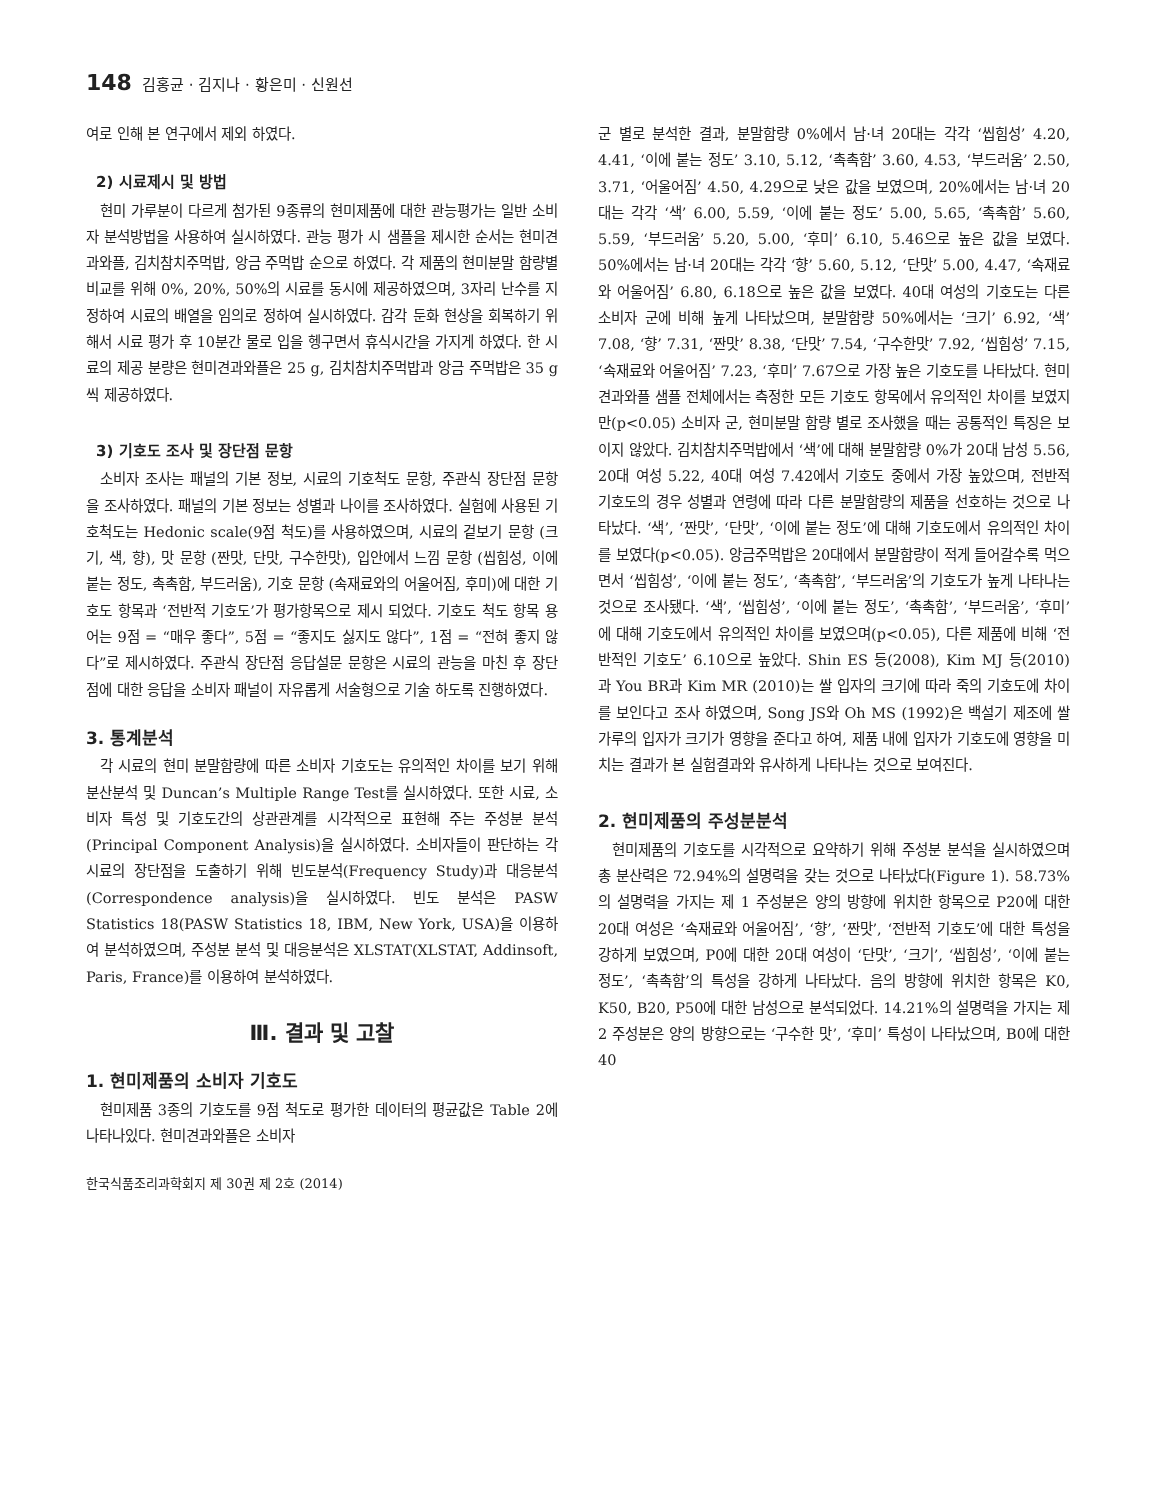148 김홍균 · 김지나 · 황은미 · 신원선
여로 인해 본 연구에서 제외 하였다.
2) 시료제시 및 방법
현미 가루분이 다르게 첨가된 9종류의 현미제품에 대한 관능평가는 일반 소비자 분석방법을 사용하여 실시하였다. 관능 평가 시 샘플을 제시한 순서는 현미견과와플, 김치참치주먹밥, 앙금 주먹밥 순으로 하였다. 각 제품의 현미분말 함량별 비교를 위해 0%, 20%, 50%의 시료를 동시에 제공하였으며, 3자리 난수를 지정하여 시료의 배열을 임의로 정하여 실시하였다. 감각 둔화 현상을 회복하기 위해서 시료 평가 후 10분간 물로 입을 헹구면서 휴식시간을 가지게 하였다. 한 시료의 제공 분량은 현미견과와플은 25 g, 김치참치주먹밥과 앙금 주먹밥은 35 g씩 제공하였다.
3) 기호도 조사 및 장단점 문항
소비자 조사는 패널의 기본 정보, 시료의 기호척도 문항, 주관식 장단점 문항을 조사하였다. 패널의 기본 정보는 성별과 나이를 조사하였다. 실험에 사용된 기호척도는 Hedonic scale(9점 척도)를 사용하였으며, 시료의 겉보기 문항 (크기, 색, 향), 맛 문항 (짠맛, 단맛, 구수한맛), 입안에서 느낌 문항 (씹힘성, 이에 붙는 정도, 촉촉함, 부드러움), 기호 문항 (속재료와의 어울어짐, 후미)에 대한 기호도 항목과 ‘전반적 기호도’가 평가항목으로 제시 되었다. 기호도 척도 항목 용어는 9점 = “매우 좋다”, 5점 = “좋지도 싫지도 않다”, 1점 = “전혀 좋지 않다”로 제시하였다. 주관식 장단점 응답설문 문항은 시료의 관능을 마친 후 장단점에 대한 응답을 소비자 패널이 자유롭게 서술형으로 기술 하도록 진행하였다.
3. 통계분석
각 시료의 현미 분말함량에 따른 소비자 기호도는 유의적인 차이를 보기 위해 분산분석 및 Duncan’s Multiple Range Test를 실시하였다. 또한 시료, 소비자 특성 및 기호도간의 상관관계를 시각적으로 표현해 주는 주성분 분석(Principal Component Analysis)을 실시하였다. 소비자들이 판단하는 각 시료의 장단점을 도출하기 위해 빈도분석(Frequency Study)과 대응분석(Correspondence analysis)을 실시하였다. 빈도 분석은 PASW Statistics 18(PASW Statistics 18, IBM, New York, USA)을 이용하여 분석하였으며, 주성분 분석 및 대응분석은 XLSTAT(XLSTAT, Addinsoft, Paris, France)를 이용하여 분석하였다.
Ⅲ. 결과 및 고찰
1. 현미제품의 소비자 기호도
현미제품 3종의 기호도를 9점 척도로 평가한 데이터의 평균값은 Table 2에 나타나있다. 현미견과와플은 소비자
한국식품조리과학회지 제 30권 제 2호 (2014)
군 별로 분석한 결과, 분말함량 0%에서 남·녀 20대는 각각 ‘씹힘성’ 4.20, 4.41, ‘이에 붙는 정도’ 3.10, 5.12, ‘촉촉함’ 3.60, 4.53, ‘부드러움’ 2.50, 3.71, ‘어울어짐’ 4.50, 4.29으로 낮은 값을 보였으며, 20%에서는 남·녀 20대는 각각 ‘색’ 6.00, 5.59, ‘이에 붙는 정도’ 5.00, 5.65, ‘촉촉함’ 5.60, 5.59, ‘부드러움’ 5.20, 5.00, ‘후미’ 6.10, 5.46으로 높은 값을 보였다. 50%에서는 남·녀 20대는 각각 ‘향’ 5.60, 5.12, ‘단맛’ 5.00, 4.47, ‘속재료와 어울어짐’ 6.80, 6.18으로 높은 값을 보였다. 40대 여성의 기호도는 다른 소비자 군에 비해 높게 나타났으며, 분말함량 50%에서는 ‘크기’ 6.92, ‘색’ 7.08, ‘향’ 7.31, ‘짠맛’ 8.38, ‘단맛’ 7.54, ‘구수한맛’ 7.92, ‘씹힘성’ 7.15, ‘속재료와 어울어짐’ 7.23, ‘후미’ 7.67으로 가장 높은 기호도를 나타났다. 현미견과와플 샘플 전체에서는 측정한 모든 기호도 항목에서 유의적인 차이를 보였지만(p<0.05) 소비자 군, 현미분말 함량 별로 조사했을 때는 공통적인 특징은 보이지 않았다. 김치참치주먹밥에서 ‘색’에 대해 분말함량 0%가 20대 남성 5.56, 20대 여성 5.22, 40대 여성 7.42에서 기호도 중에서 가장 높았으며, 전반적 기호도의 경우 성별과 연령에 따라 다른 분말함량의 제품을 선호하는 것으로 나타났다. ‘색’, ‘짠맛’, ‘단맛’, ‘이에 붙는 정도’에 대해 기호도에서 유의적인 차이를 보였다(p<0.05). 앙금주먹밥은 20대에서 분말함량이 적게 들어갈수록 먹으면서 ‘씹힘성’, ‘이에 붙는 정도’, ‘촉촉함’, ‘부드러움’의 기호도가 높게 나타나는 것으로 조사됐다. ‘색’, ‘씹힘성’, ‘이에 붙는 정도’, ‘촉촉함’, ‘부드러움’, ‘후미’에 대해 기호도에서 유의적인 차이를 보였으며(p<0.05), 다른 제품에 비해 ‘전반적인 기호도’ 6.10으로 높았다. Shin ES 등(2008), Kim MJ 등(2010) 과 You BR과 Kim MR (2010)는 쌀 입자의 크기에 따라 죽의 기호도에 차이를 보인다고 조사 하였으며, Song JS와 Oh MS (1992)은 백설기 제조에 쌀가루의 입자가 크기가 영향을 준다고 하여, 제품 내에 입자가 기호도에 영향을 미치는 결과가 본 실험결과와 유사하게 나타나는 것으로 보여진다.
2. 현미제품의 주성분분석
현미제품의 기호도를 시각적으로 요약하기 위해 주성분 분석을 실시하였으며 총 분산력은 72.94%의 설명력을 갖는 것으로 나타났다(Figure 1). 58.73%의 설명력을 가지는 제 1 주성분은 양의 방향에 위치한 항목으로 P20에 대한 20대 여성은 ‘속재료와 어울어짐’, ‘향’, ‘짠맛’, ‘전반적 기호도’에 대한 특성을 강하게 보였으며, P0에 대한 20대 여성이 ‘단맛’, ‘크기’, ‘씹힘성’, ‘이에 붙는 정도’, ‘촉촉함’의 특성을 강하게 나타났다. 음의 방향에 위치한 항목은 K0, K50, B20, P50에 대한 남성으로 분석되었다. 14.21%의 설명력을 가지는 제 2 주성분은 양의 방향으로는 ‘구수한 맛’, ‘후미’ 특성이 나타났으며, B0에 대한 40